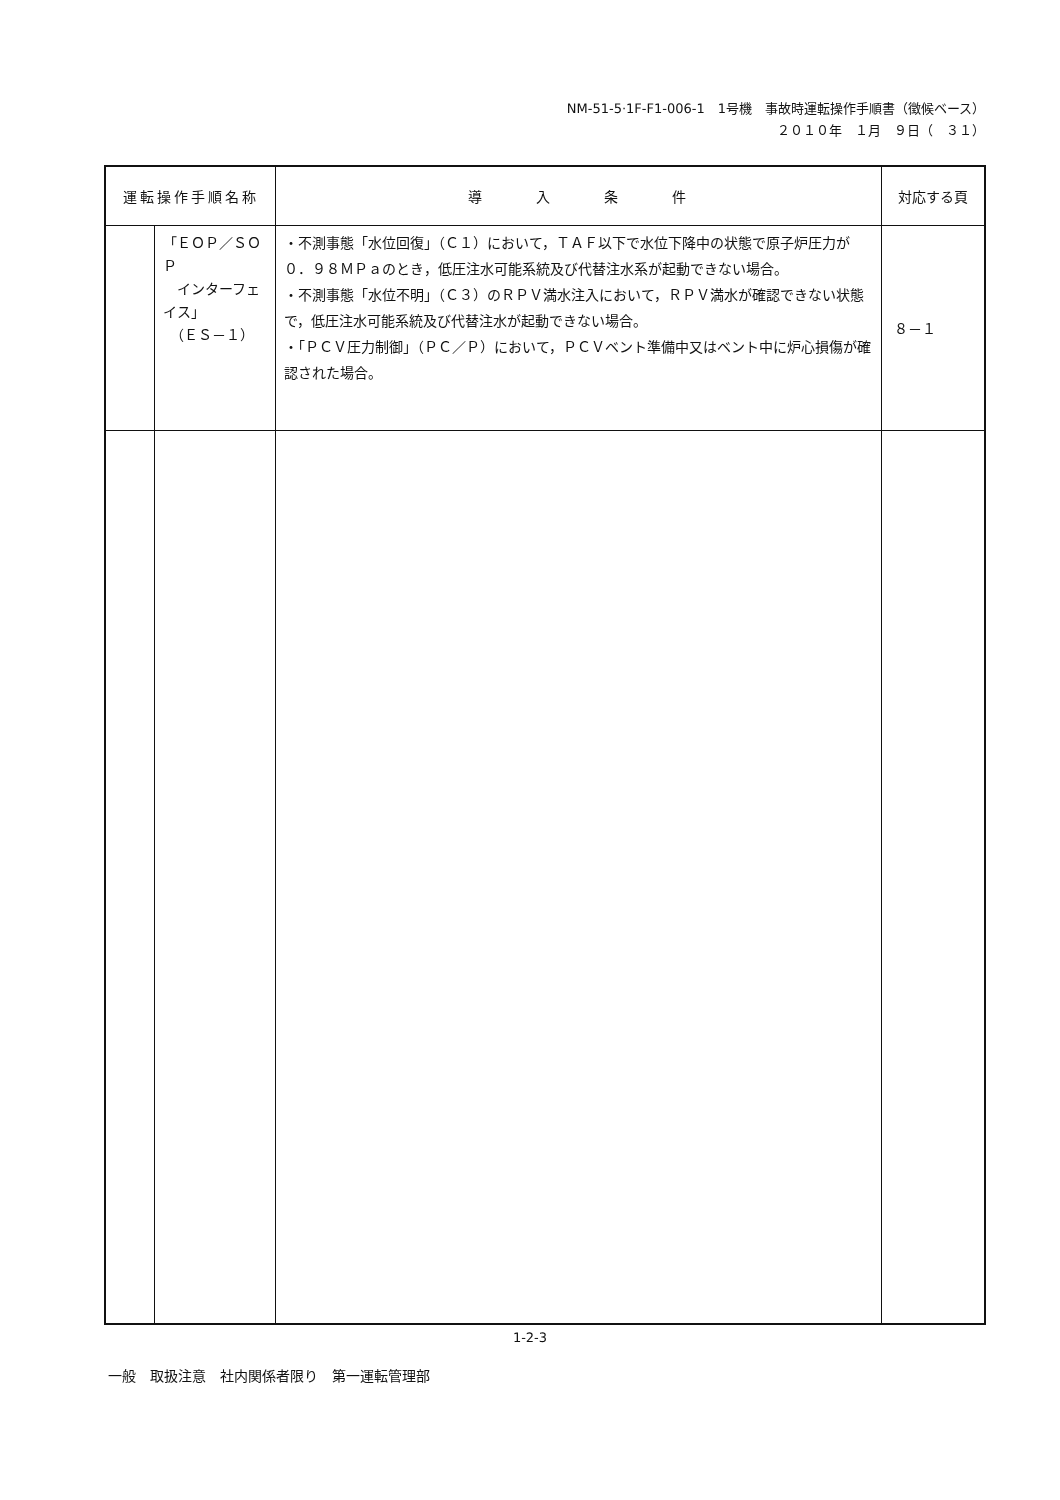NM-51-5·1F-F1-006-1　1号機　事故時運転操作手順書（徴候ベース）
２０１０年　１月　９日（　３１）
| 運転操作手順名称 | | 導 入 条 件 | 対応する頁 |
| --- | --- | --- | --- |
| | 「ＥＯＰ／ＳＯＰ インターフェイス」 （ＥＳ－１） | ・不測事態「水位回復」（Ｃ１）において，ＴＡＦ以下で水位下降中の状態で原子炉圧力が０．９８ＭＰａのとき，低圧注水可能系統及び代替注水系が起動できない場合。 ・不測事態「水位不明」（Ｃ３）のＲＰＶ満水注入において，ＲＰＶ満水が確認できない状態で，低圧注水可能系統及び代替注水が起動できない場合。 ・「ＰＣＶ圧力制御」（ＰＣ／Ｐ）において，ＰＣＶベント準備中又はベント中に炉心損傷が確認された場合。 | ８－１ |
1-2-3
一般　取扱注意　社内関係者限り　第一運転管理部